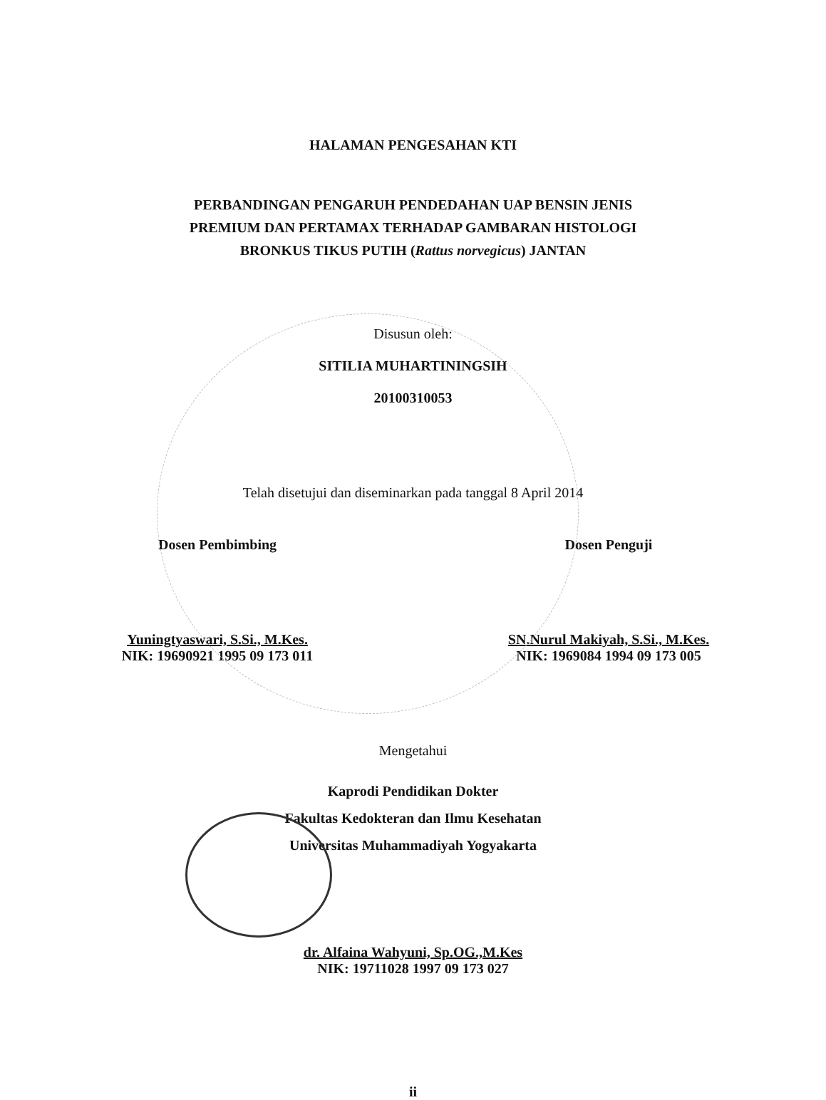HALAMAN PENGESAHAN KTI
PERBANDINGAN PENGARUH PENDEDAHAN UAP BENSIN JENIS
PREMIUM DAN PERTAMAX TERHADAP GAMBARAN HISTOLOGI
BRONKUS TIKUS PUTIH (Rattus norvegicus) JANTAN
Disusun oleh:
SITILIA MUHARTININGSIH
20100310053
Telah disetujui dan diseminarkan pada tanggal 8 April 2014
Dosen Pembimbing
Yuningtyaswari, S.Si., M.Kes.
NIK: 19690921 1995 09 173 011
Dosen Penguji
SN.Nurul Makiyah, S.Si., M.Kes.
NIK: 1969084 1994 09 173 005
Mengetahui
Kaprodi Pendidikan Dokter
Fakultas Kedokteran dan Ilmu Kesehatan
Universitas Muhammadiyah Yogyakarta
dr. Alfaina Wahyuni, Sp.OG.,M.Kes
NIK: 19711028 1997 09 173 027
ii